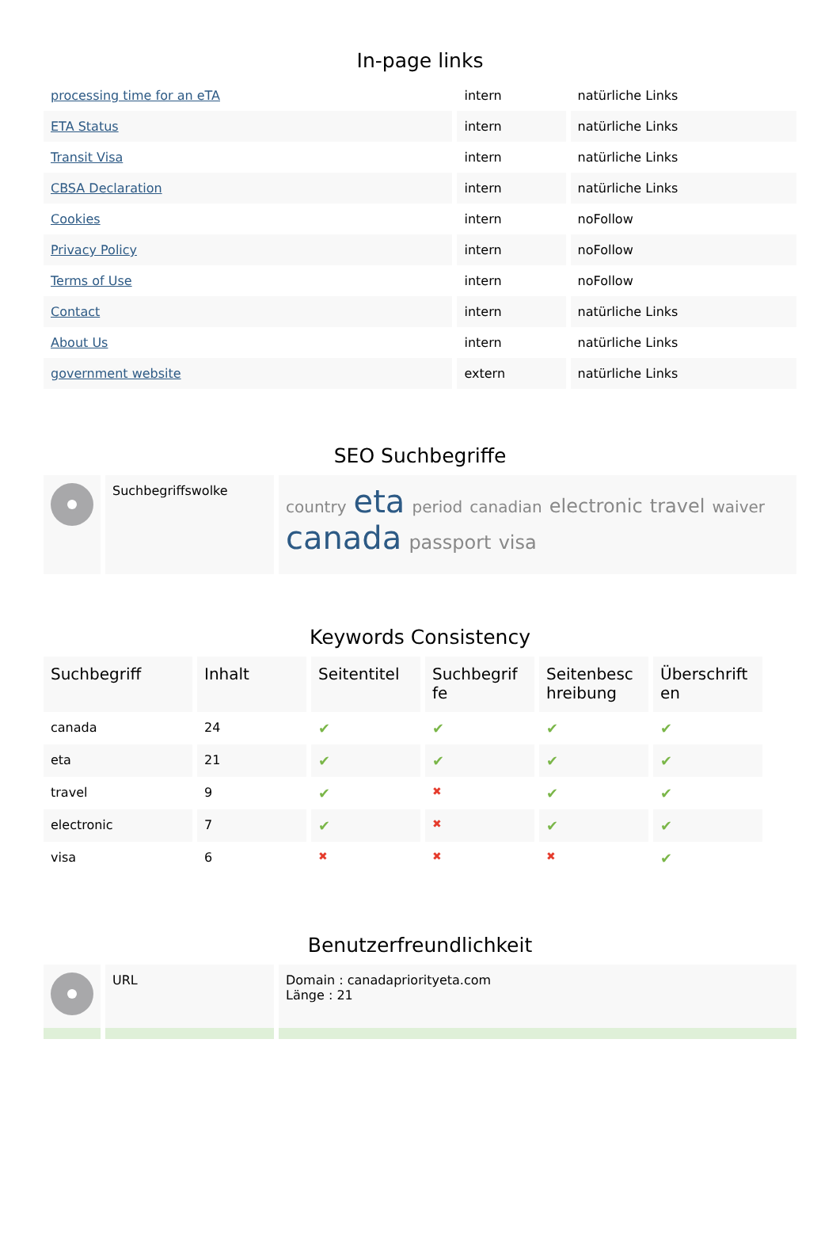In-page links
| processing time for an eTA | intern | natürliche Links |
| ETA Status | intern | natürliche Links |
| Transit Visa | intern | natürliche Links |
| CBSA Declaration | intern | natürliche Links |
| Cookies | intern | noFollow |
| Privacy Policy | intern | noFollow |
| Terms of Use | intern | noFollow |
| Contact | intern | natürliche Links |
| About Us | intern | natürliche Links |
| government website | extern | natürliche Links |
SEO Suchbegriffe
| | Suchbegriffswolke | country eta period canadian electronic travel waiver canada passport visa |
Keywords Consistency
| Suchbegriff | Inhalt | Seitentitel | Suchbegrif fe | Seitenbesc hreibung | Überschrift en |
| --- | --- | --- | --- | --- | --- |
| canada | 24 | ✔ | ✔ | ✔ | ✔ |
| eta | 21 | ✔ | ✔ | ✔ | ✔ |
| travel | 9 | ✔ | ✖ | ✔ | ✔ |
| electronic | 7 | ✔ | ✖ | ✔ | ✔ |
| visa | 6 | ✖ | ✖ | ✖ | ✔ |
Benutzerfreundlichkeit
| | URL | Domain : canadapriorityeta.com Länge : 21 |